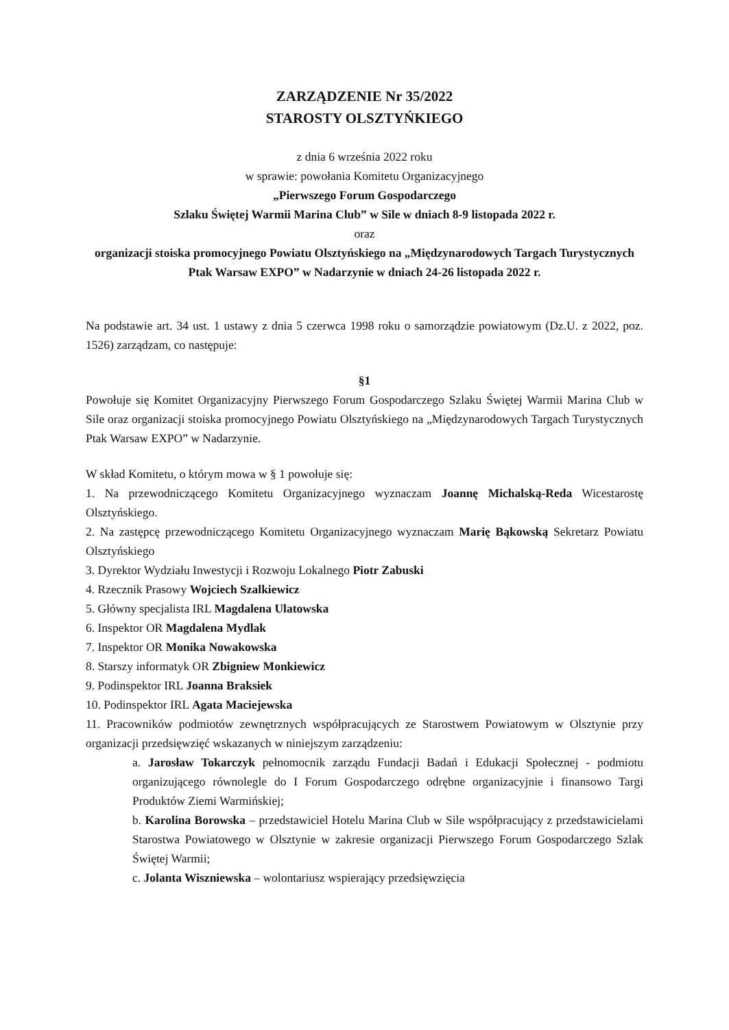ZARZĄDZENIE Nr 35/2022
STAROSTY OLSZTYŃKIEGO
z dnia 6 września 2022 roku
w sprawie: powołania Komitetu Organizacyjnego
„Pierwszego Forum Gospodarczego
Szlaku Świętej Warmii Marina Club” w Sile w dniach 8-9 listopada 2022 r.
oraz
organizacji stoiska promocyjnego Powiatu Olsztyńskiego na „Międzynarodowych Targach Turystycznych Ptak Warsaw EXPO” w Nadarzynie w dniach 24-26 listopada 2022 r.
Na podstawie art. 34 ust. 1 ustawy z dnia 5 czerwca 1998 roku o samorządzie powiatowym (Dz.U. z 2022, poz. 1526) zarządzam, co następuje:
§1
Powołuje się Komitet Organizacyjny Pierwszego Forum Gospodarczego Szlaku Świętej Warmii Marina Club w Sile oraz organizacji stoiska promocyjnego Powiatu Olsztyńskiego na „Międzynarodowych Targach Turystycznych Ptak Warsaw EXPO” w Nadarzynie.
W skład Komitetu, o którym mowa w § 1 powołuje się:
1. Na przewodniczącego Komitetu Organizacyjnego wyznaczam Joannę Michalską-Reda Wicestarostę Olsztyńskiego.
2. Na zastępcę przewodniczącego Komitetu Organizacyjnego wyznaczam Marię Bąkowską Sekretarz Powiatu Olsztyńskiego
3. Dyrektor Wydziału Inwestycji i Rozwoju Lokalnego Piotr Zabuski
4. Rzecznik Prasowy Wojciech Szalkiewicz
5. Główny specjalista IRL Magdalena Ulatowska
6. Inspektor OR Magdalena Mydlak
7. Inspektor OR Monika Nowakowska
8. Starszy informatyk OR Zbigniew Monkiewicz
9. Podinspektor IRL Joanna Braksiek
10. Podinspektor IRL Agata Maciejewska
11. Pracowników podmiotów zewnętrznych współpracujących ze Starostwem Powiatowym w Olsztynie przy organizacji przedsięwzięć wskazanych w niniejszym zarządzeniu:
a. Jarosław Tokarczyk pełnomocnik zarządu Fundacji Badań i Edukacji Społecznej - podmiotu organizującego równolegle do I Forum Gospodarczego odrębne organizacyjnie i finansowo Targi Produktów Ziemi Warmińskiej;
b. Karolina Borowska – przedstawiciel Hotelu Marina Club w Sile współpracujący z przedstawicielami Starostwa Powiatowego w Olsztynie w zakresie organizacji Pierwszego Forum Gospodarczego Szlak Świętej Warmii;
c. Jolanta Wiszniewska – wolontariusz wspierający przedsięwzięcia